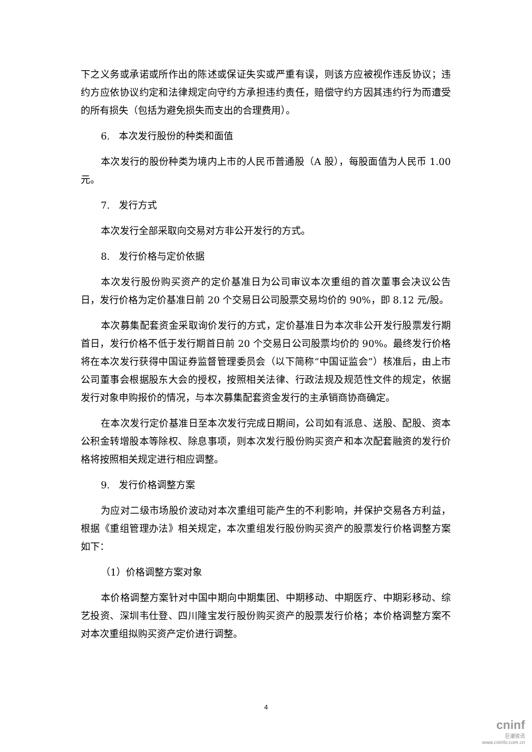下之义务或承诺或所作出的陈述或保证失实或严重有误，则该方应被视作违反协议；违约方应依协议约定和法律规定向守约方承担违约责任，赔偿守约方因其违约行为而遭受的所有损失（包括为避免损失而支出的合理费用）。
6. 本次发行股份的种类和面值
本次发行的股份种类为境内上市的人民币普通股（A 股），每股面值为人民币 1.00 元。
7. 发行方式
本次发行全部采取向交易对方非公开发行的方式。
8. 发行价格与定价依据
本次发行股份购买资产的定价基准日为公司审议本次重组的首次董事会决议公告日，发行价格为定价基准日前 20 个交易日公司股票交易均价的 90%，即 8.12 元/股。
本次募集配套资金采取询价发行的方式，定价基准日为本次非公开发行股票发行期首日，发行价格不低于发行期首日前 20 个交易日公司股票均价的 90%。最终发行价格将在本次发行获得中国证券监督管理委员会（以下简称“中国证监会”）核准后，由上市公司董事会根据股东大会的授权，按照相关法律、行政法规及规范性文件的规定，依据发行对象申购报价的情况，与本次募集配套资金发行的主承销商协商确定。
在本次发行定价基准日至本次发行完成日期间，公司如有派息、送股、配股、资本公积金转增股本等除权、除息事项，则本次发行股份购买资产和本次配套融资的发行价格将按照相关规定进行相应调整。
9. 发行价格调整方案
为应对二级市场股价波动对本次重组可能产生的不利影响，并保护交易各方利益，根据《重组管理办法》相关规定，本次重组发行股份购买资产的股票发行价格调整方案如下：
（1）价格调整方案对象
本价格调整方案针对中国中期向中期集团、中期移动、中期医疗、中期彩移动、综艺投资、深圳韦仕登、四川隆宝发行股份购买资产的股票发行价格；本价格调整方案不对本次重组拟购买资产定价进行调整。
4
cninf
巨潮资讯
www.cninfo.com.cn